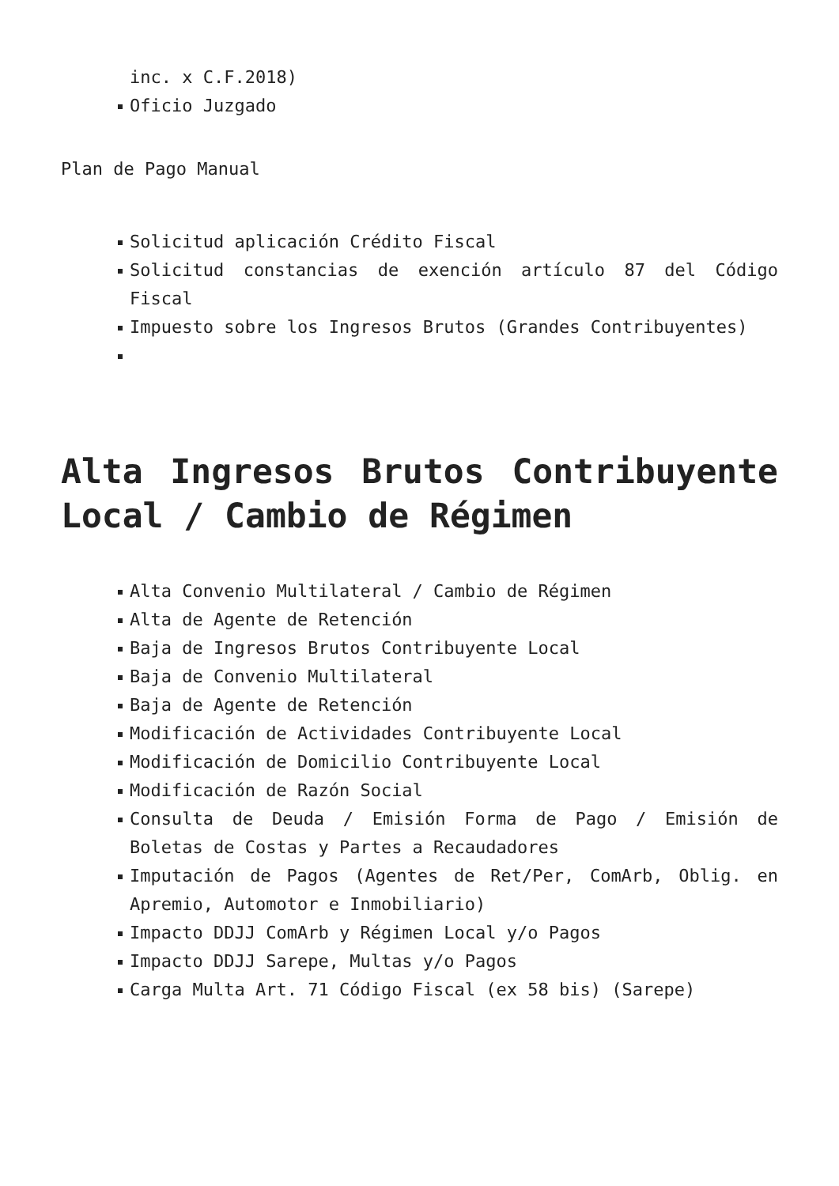inc. x C.F.2018)
Oficio Juzgado
Plan de Pago Manual
Solicitud aplicación Crédito Fiscal
Solicitud constancias de exención artículo 87 del Código Fiscal
Impuesto sobre los Ingresos Brutos (Grandes Contribuyentes)
Alta Ingresos Brutos Contribuyente Local / Cambio de Régimen
Alta Convenio Multilateral / Cambio de Régimen
Alta de Agente de Retención
Baja de Ingresos Brutos Contribuyente Local
Baja de Convenio Multilateral
Baja de Agente de Retención
Modificación de Actividades Contribuyente Local
Modificación de Domicilio Contribuyente Local
Modificación de Razón Social
Consulta de Deuda / Emisión Forma de Pago / Emisión de Boletas de Costas y Partes a Recaudadores
Imputación de Pagos (Agentes de Ret/Per, ComArb, Oblig. en Apremio, Automotor e Inmobiliario)
Impacto DDJJ ComArb y Régimen Local y/o Pagos
Impacto DDJJ Sarepe, Multas y/o Pagos
Carga Multa Art. 71 Código Fiscal (ex 58 bis) (Sarepe)